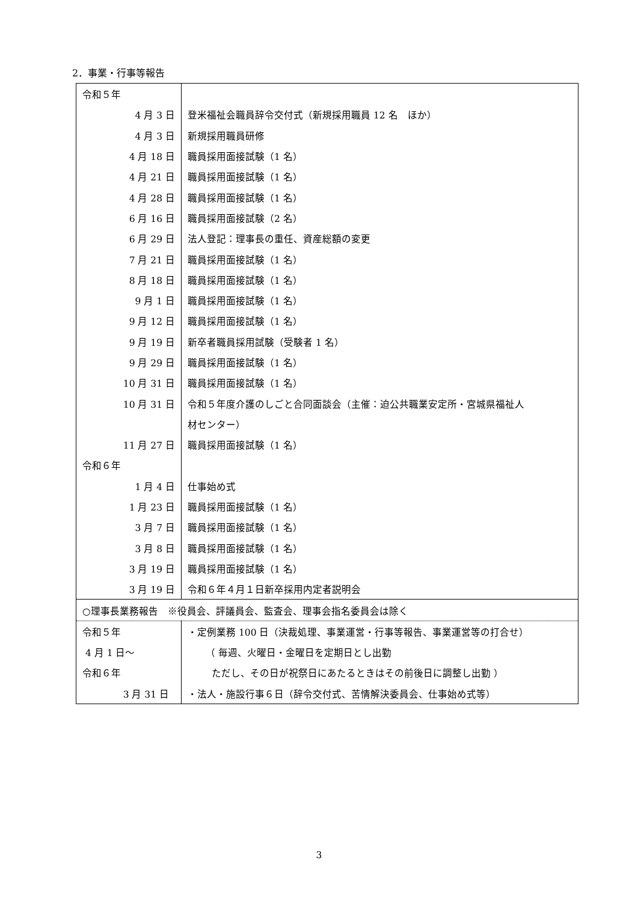2．事業・行事等報告
| 令和５年 | |
| 4 月 3 日 | 登米福祉会職員辞令交付式（新規採用職員 12 名 ほか） |
| 4 月 3 日 | 新規採用職員研修 |
| 4 月 18 日 | 職員採用面接試験（1 名） |
| 4 月 21 日 | 職員採用面接試験（1 名） |
| 4 月 28 日 | 職員採用面接試験（1 名） |
| 6 月 16 日 | 職員採用面接試験（2 名） |
| 6 月 29 日 | 法人登記：理事長の重任、資産総額の変更 |
| 7 月 21 日 | 職員採用面接試験（1 名） |
| 8 月 18 日 | 職員採用面接試験（1 名） |
| 9 月 1 日 | 職員採用面接試験（1 名） |
| 9 月 12 日 | 職員採用面接試験（1 名） |
| 9 月 19 日 | 新卒者職員採用試験（受験者 1 名） |
| 9 月 29 日 | 職員採用面接試験（1 名） |
| 10 月 31 日 | 職員採用面接試験（1 名） |
| 10 月 31 日 | 令和５年度介護のしごと合同面談会（主催：迫公共職業安定所・宮城県福祉人 |
| | 材センター） |
| 11 月 27 日 | 職員採用面接試験（1 名） |
| 令和６年 | |
| 1 月 4 日 | 仕事始め式 |
| 1 月 23 日 | 職員採用面接試験（1 名） |
| 3 月 7 日 | 職員採用面接試験（1 名） |
| 3 月 8 日 | 職員採用面接試験（1 名） |
| 3 月 19 日 | 職員採用面接試験（1 名） |
| 3 月 19 日 | 令和６年４月１日新卒採用内定者説明会 |
| ○理事長業務報告 ※役員会、評議員会、監査会、理事会指名委員会は除く | |
| 令和５年 | ・定例業務 100 日（決裁処理、事業運営・行事等報告、事業運営等の打合せ） |
| 4 月 1 日～ | （ 毎週、火曜日・金曜日を定期日とし出勤 |
| 令和６年 | ただし、その日が祝祭日にあたるときはその前後日に調整し出勤 ） |
| 3 月 31 日 | ・法人・施設行事６日（辞令交付式、苦情解決委員会、仕事始め式等） |
3